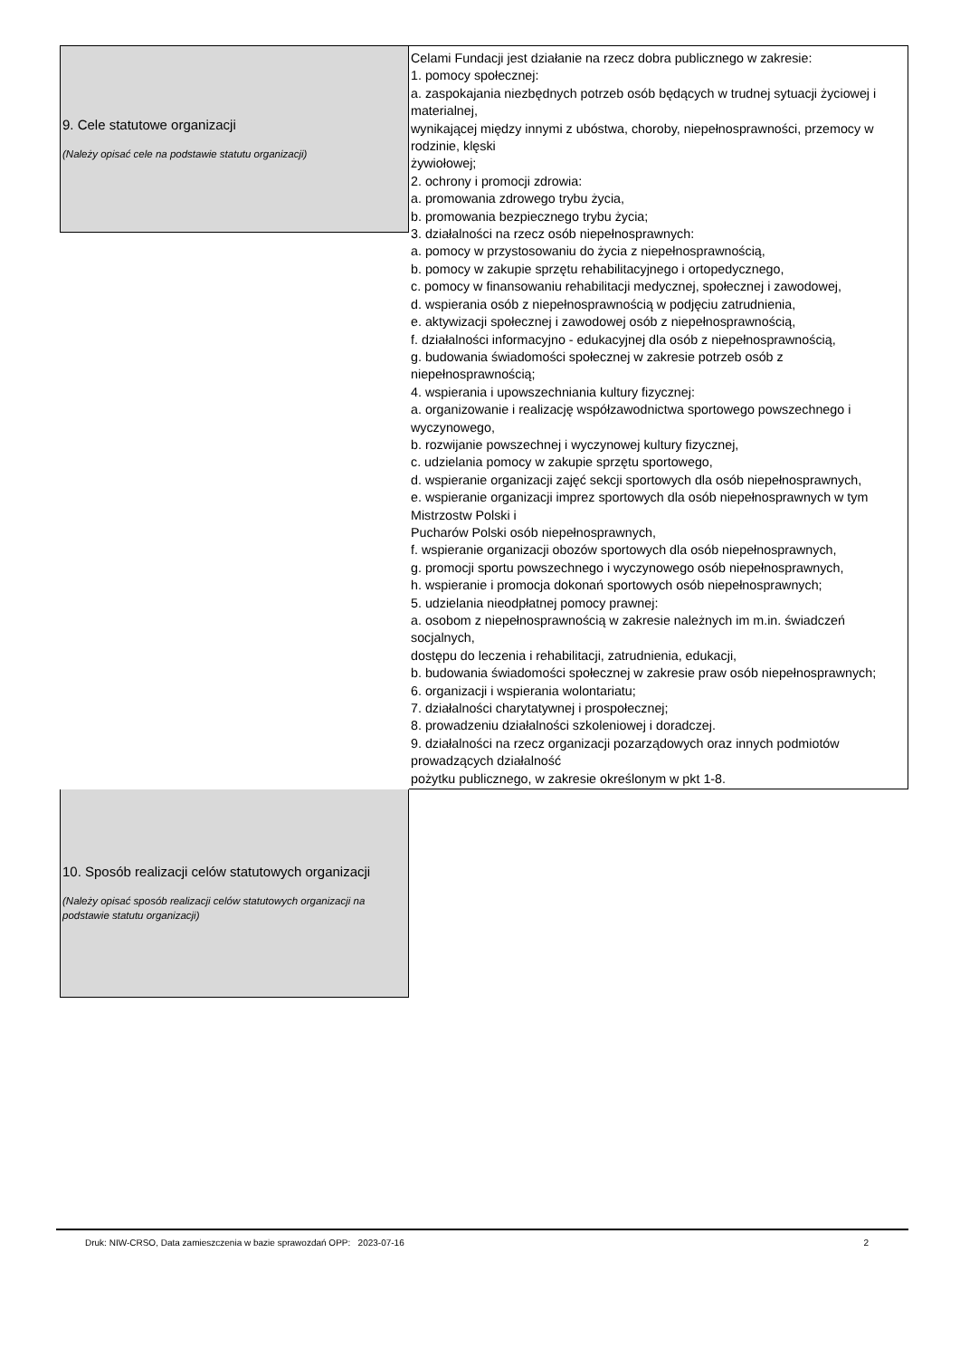9. Cele statutowe organizacji
(Należy opisać cele na podstawie statutu organizacji)
Celami Fundacji jest działanie na rzecz dobra publicznego w zakresie:
1. pomocy społecznej:
a. zaspokajania niezbędnych potrzeb osób będących w trudnej sytuacji życiowej i materialnej,
wynikającej między innymi z ubóstwa, choroby, niepełnosprawności, przemocy w rodzinie, klęski
żywiołowej;
2. ochrony i promocji zdrowia:
a. promowania zdrowego trybu życia,
b. promowania bezpiecznego trybu życia;
3. działalności na rzecz osób niepełnosprawnych:
a. pomocy w przystosowaniu do życia z niepełnosprawnością,
b. pomocy w zakupie sprzętu rehabilitacyjnego i ortopedycznego,
c. pomocy w finansowaniu rehabilitacji medycznej, społecznej i zawodowej,
d. wspierania osób z niepełnosprawnością w podjęciu zatrudnienia,
e. aktywizacji społecznej i zawodowej osób z niepełnosprawnością,
f. działalności informacyjno - edukacyjnej dla osób z niepełnosprawnością,
g. budowania świadomości społecznej w zakresie potrzeb osób z niepełnosprawnością;
4. wspierania i upowszechniania kultury fizycznej:
a. organizowanie i realizację współzawodnictwa sportowego powszechnego i wyczynowego,
b. rozwijanie powszechnej i wyczynowej kultury fizycznej,
c. udzielania pomocy w zakupie sprzętu sportowego,
d. wspieranie organizacji zajęć sekcji sportowych dla osób niepełnosprawnych,
e. wspieranie organizacji imprez sportowych dla osób niepełnosprawnych w tym Mistrzostw Polski i
Pucharów Polski osób niepełnosprawnych,
f. wspieranie organizacji obozów sportowych dla osób niepełnosprawnych,
g. promocji sportu powszechnego i wyczynowego osób niepełnosprawnych,
h. wspieranie i promocja dokonań sportowych osób niepełnosprawnych;
5. udzielania nieodpłatnej pomocy prawnej:
a. osobom z niepełnosprawnością w zakresie należnych im m.in. świadczeń socjalnych,
dostępu do leczenia i rehabilitacji, zatrudnienia, edukacji,
b. budowania świadomości społecznej w zakresie praw osób niepełnosprawnych;
6. organizacji i wspierania wolontariatu;
7. działalności charytatywnej i prospołecznej;
8. prowadzeniu działalności szkoleniowej i doradczej.
9. działalności na rzecz organizacji pozarządowych oraz innych podmiotów prowadzących działalność
pożytku publicznego, w zakresie określonym w pkt 1-8.
10. Sposób realizacji celów statutowych organizacji
(Należy opisać sposób realizacji celów statutowych organizacji na podstawie statutu organizacji)
Druk: NIW-CRSO, Data zamieszczenia w bazie sprawozdań OPP: 2023-07-16 2